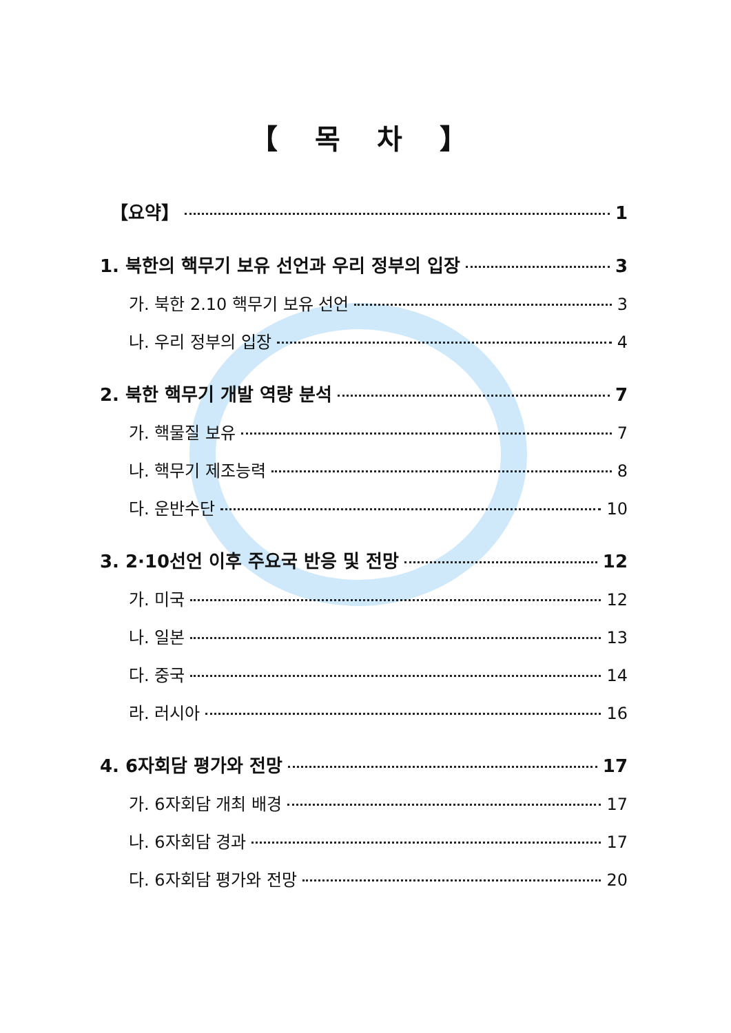【 목 차 】
【요약】 1
1. 북한의 핵무기 보유 선언과 우리 정부의 입장 3
가. 북한 2.10 핵무기 보유 선언 3
나. 우리 정부의 입장 4
2. 북한 핵무기 개발 역량 분석 7
가. 핵물질 보유 7
나. 핵무기 제조능력 8
다. 운반수단 10
3. 2·10선언 이후 주요국 반응 및 전망 12
가. 미국 12
나. 일본 13
다. 중국 14
라. 러시아 16
4. 6자회담 평가와 전망 17
가. 6자회담 개최 배경 17
나. 6자회담 경과 17
다. 6자회담 평가와 전망 20